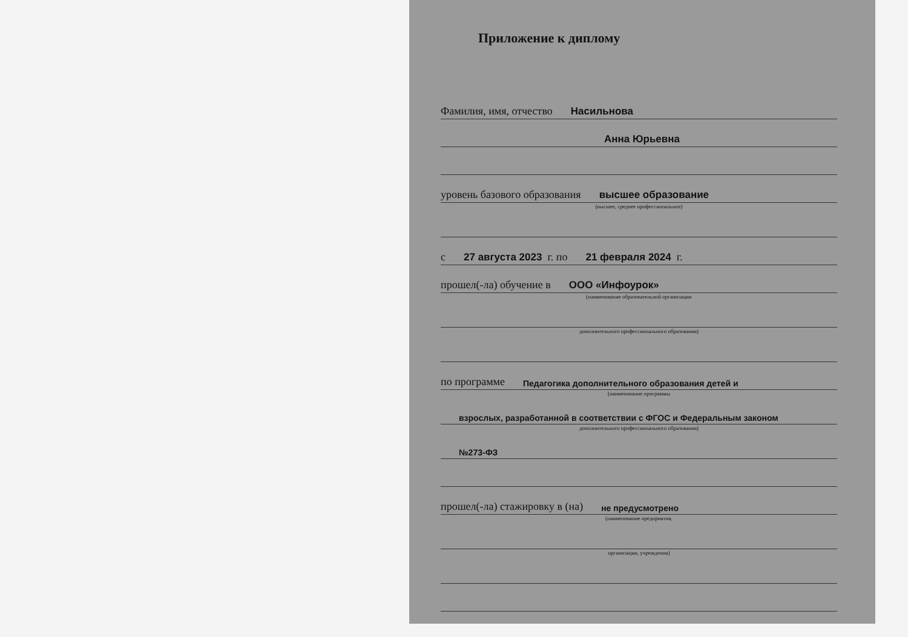Приложение к диплому
Фамилия, имя, отчество Насильнова
Анна Юрьевна
уровень базового образования высшее образование
(высшее, среднее профессиональное)
с 27 августа 2023 г. по 21 февраля 2024 г.
прошел(-ла) обучение в ООО «Инфоурок»
(наименование образовательной организации
дополнительного профессионального образования)
по программе Педагогика дополнительного образования детей и
(наименование программы
взрослых, разработанной в соответствии с ФГОС и Федеральным законом
дополнительного профессионального образования)
№273-ФЗ
прошел(-ла) стажировку в (на) не предусмотрено
(наименование предприятия,
организации, учреждения)